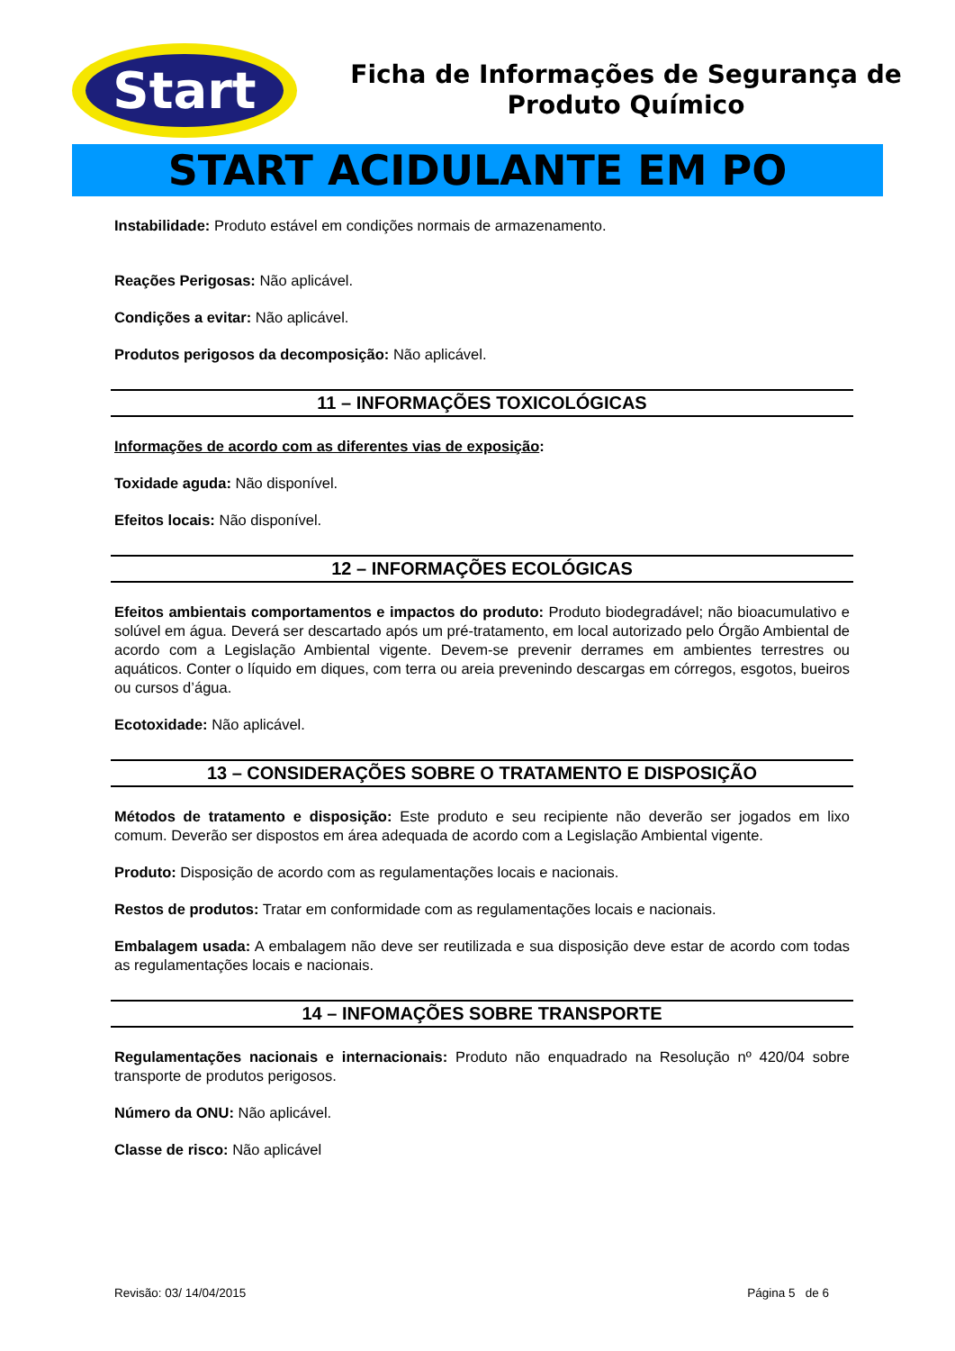Start
Ficha de Informações de Segurança de
Produto Químico
START ACIDULANTE EM PO
Instabilidade: Produto estável em condições normais de armazenamento.
Reações Perigosas: Não aplicável.
Condições a evitar: Não aplicável.
Produtos perigosos da decomposição: Não aplicável.
11 – INFORMAÇÕES TOXICOLÓGICAS
Informações de acordo com as diferentes vias de exposição:
Toxidade aguda: Não disponível.
Efeitos locais: Não disponível.
12 – INFORMAÇÕES ECOLÓGICAS
Efeitos ambientais comportamentos e impactos do produto: Produto biodegradável; não bioacumulativo e solúvel em água. Deverá ser descartado após um pré-tratamento, em local autorizado pelo Órgão Ambiental de acordo com a Legislação Ambiental vigente. Devem-se prevenir derrames em ambientes terrestres ou aquáticos. Conter o líquido em diques, com terra ou areia prevenindo descargas em córregos, esgotos, bueiros ou cursos d’água.
Ecotoxidade: Não aplicável.
13 – CONSIDERAÇÕES SOBRE O TRATAMENTO E DISPOSIÇÃO
Métodos de tratamento e disposição: Este produto e seu recipiente não deverão ser jogados em lixo comum. Deverão ser dispostos em área adequada de acordo com a Legislação Ambiental vigente.
Produto: Disposição de acordo com as regulamentações locais e nacionais.
Restos de produtos: Tratar em conformidade com as regulamentações locais e nacionais.
Embalagem usada: A embalagem não deve ser reutilizada e sua disposição deve estar de acordo com todas as regulamentações locais e nacionais.
14 – INFOMAÇÕES SOBRE TRANSPORTE
Regulamentações nacionais e internacionais: Produto não enquadrado na Resolução nº 420/04 sobre transporte de produtos perigosos.
Número da ONU: Não aplicável.
Classe de risco: Não aplicável
Revisão: 03/ 14/04/2015 Página 5 de 6